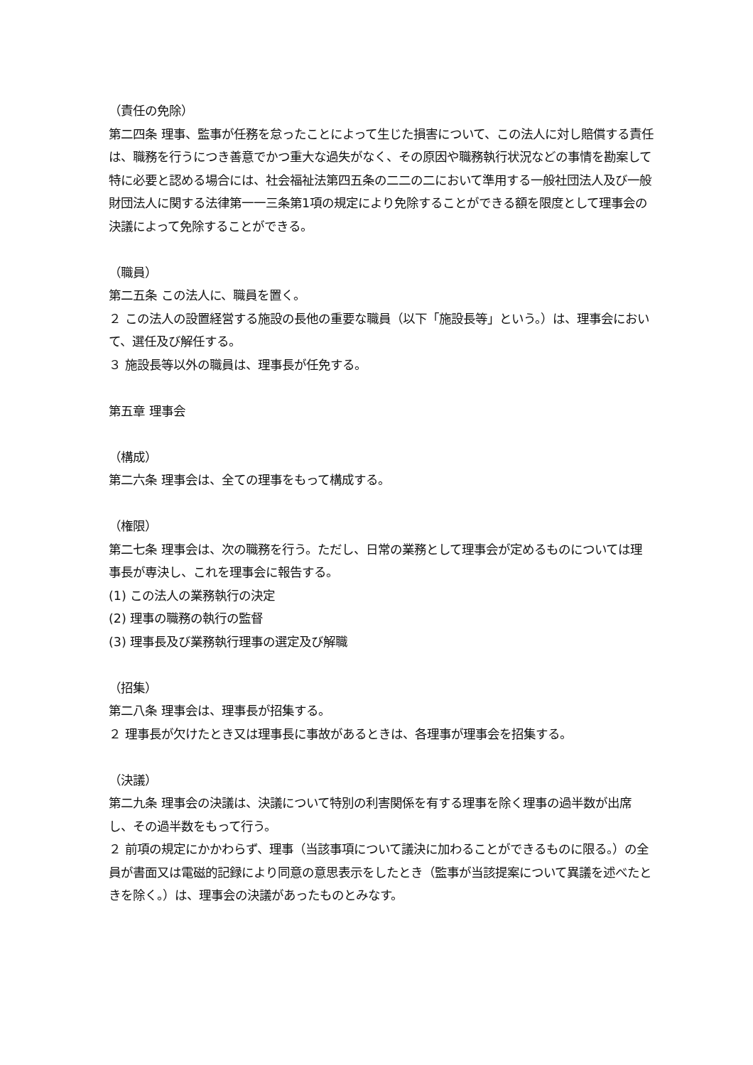（責任の免除）
第二四条 理事、監事が任務を怠ったことによって生じた損害について、この法人に対し賠償する責任は、職務を行うにつき善意でかつ重大な過失がなく、その原因や職務執行状況などの事情を勘案して特に必要と認める場合には、社会福祉法第四五条の二二の二において準用する一般社団法人及び一般財団法人に関する法律第一一三条第1項の規定により免除することができる額を限度として理事会の決議によって免除することができる。
（職員）
第二五条 この法人に、職員を置く。
２ この法人の設置経営する施設の長他の重要な職員（以下「施設長等」という。）は、理事会において、選任及び解任する。
３ 施設長等以外の職員は、理事長が任免する。
第五章 理事会
（構成）
第二六条 理事会は、全ての理事をもって構成する。
（権限）
第二七条 理事会は、次の職務を行う。ただし、日常の業務として理事会が定めるものについては理事長が専決し、これを理事会に報告する。
(1) この法人の業務執行の決定
(2) 理事の職務の執行の監督
(3) 理事長及び業務執行理事の選定及び解職
（招集）
第二八条 理事会は、理事長が招集する。
２ 理事長が欠けたとき又は理事長に事故があるときは、各理事が理事会を招集する。
（決議）
第二九条 理事会の決議は、決議について特別の利害関係を有する理事を除く理事の過半数が出席し、その過半数をもって行う。
２ 前項の規定にかかわらず、理事（当該事項について議決に加わることができるものに限る。）の全員が書面又は電磁的記録により同意の意思表示をしたとき（監事が当該提案について異議を述べたときを除く。）は、理事会の決議があったものとみなす。